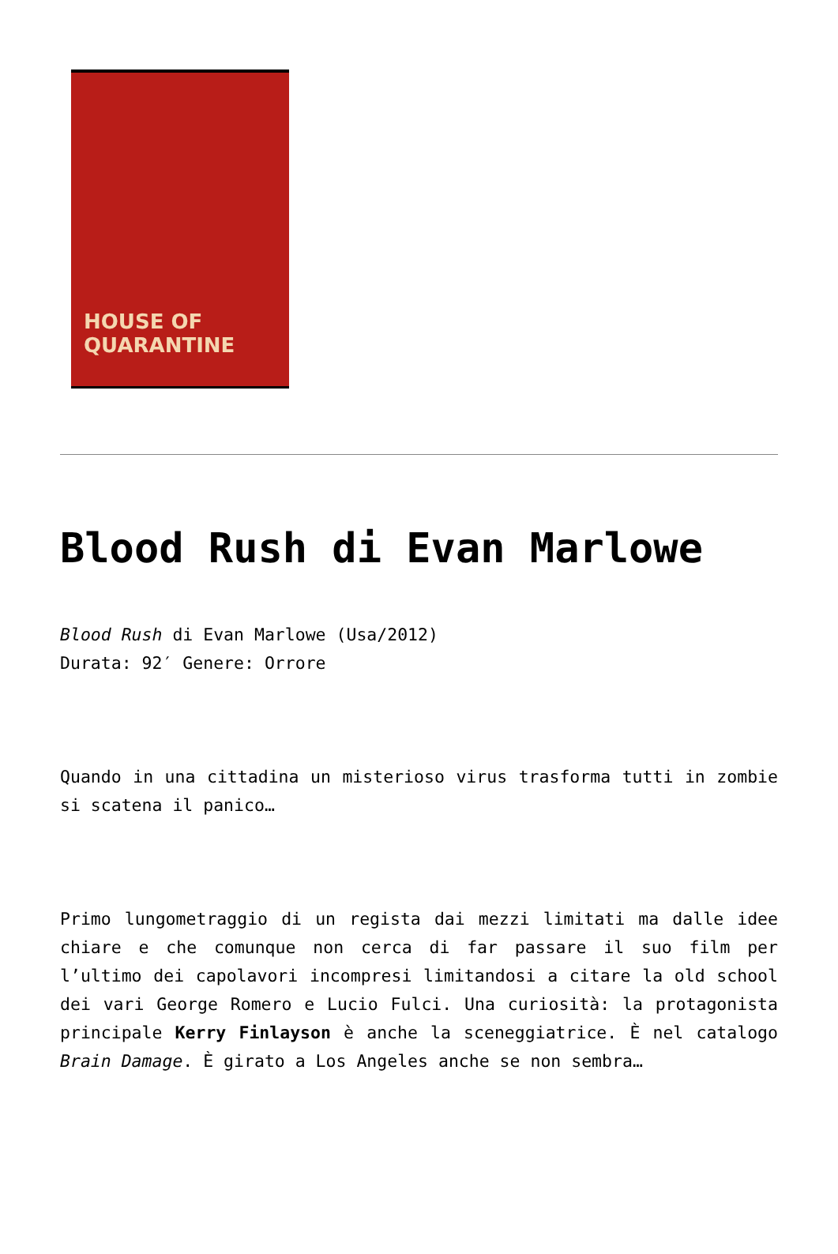HOUSE OF
QUARANTINE
Blood Rush di Evan Marlowe
Blood Rush di Evan Marlowe (Usa/2012)
Durata: 92′ Genere: Orrore
Quando in una cittadina un misterioso virus trasforma tutti in zombie si scatena il panico…
Primo lungometraggio di un regista dai mezzi limitati ma dalle idee chiare e che comunque non cerca di far passare il suo film per l’ultimo dei capolavori incompresi limitandosi a citare la old school dei vari George Romero e Lucio Fulci. Una curiosità: la protagonista principale Kerry Finlayson è anche la sceneggiatrice. È nel catalogo Brain Damage. È girato a Los Angeles anche se non sembra…